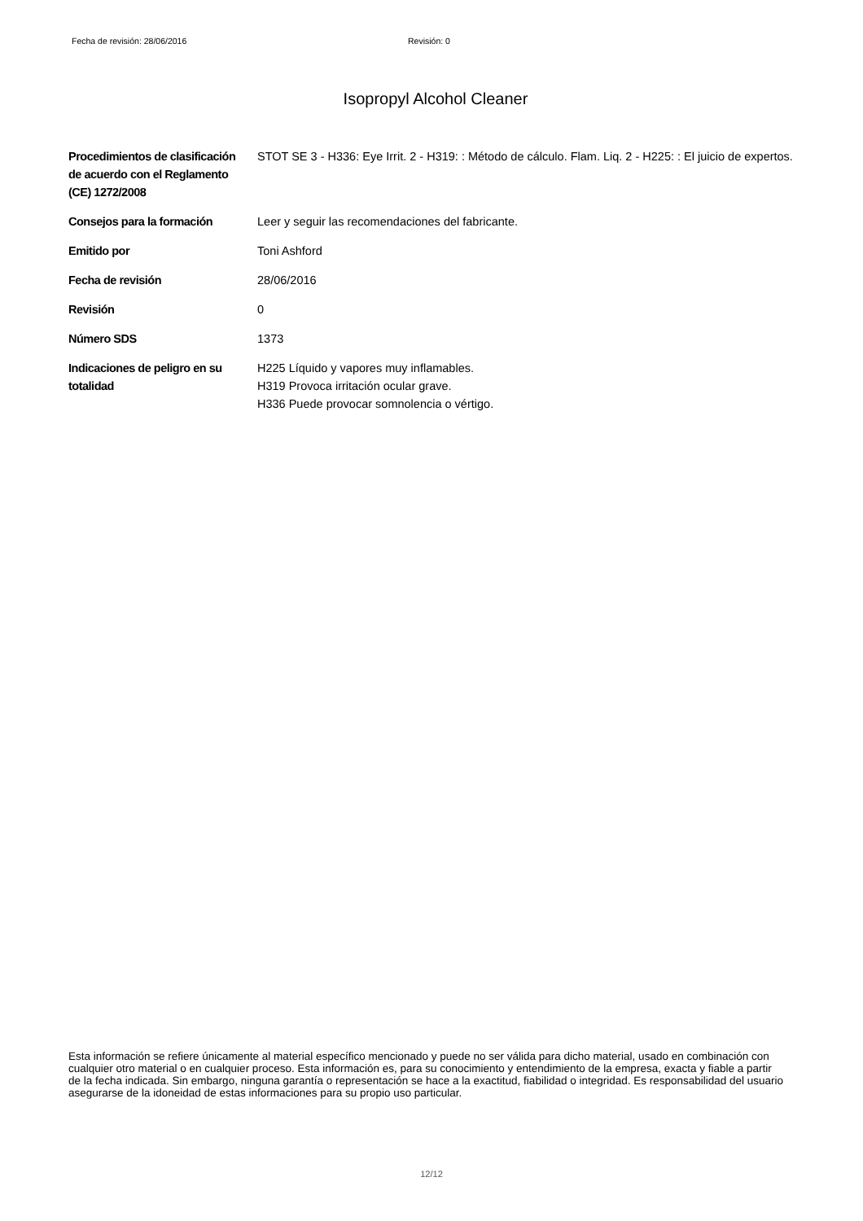Fecha de revisión: 28/06/2016 Revisión: 0
Isopropyl Alcohol Cleaner
| Procedimientos de clasificación de acuerdo con el Reglamento (CE) 1272/2008 | STOT SE 3 - H336: Eye Irrit. 2 - H319: : Método de cálculo. Flam. Liq. 2 - H225: : El juicio de expertos. |
| Consejos para la formación | Leer y seguir las recomendaciones del fabricante. |
| Emitido por | Toni Ashford |
| Fecha de revisión | 28/06/2016 |
| Revisión | 0 |
| Número SDS | 1373 |
| Indicaciones de peligro en su totalidad | H225 Líquido y vapores muy inflamables. H319 Provoca irritación ocular grave. H336 Puede provocar somnolencia o vértigo. |
Esta información se refiere únicamente al material específico mencionado y puede no ser válida para dicho material, usado en combinación con cualquier otro material o en cualquier proceso. Esta información es, para su conocimiento y entendimiento de la empresa, exacta y fiable a partir de la fecha indicada. Sin embargo, ninguna garantía o representación se hace a la exactitud, fiabilidad o integridad. Es responsabilidad del usuario asegurarse de la idoneidad de estas informaciones para su propio uso particular.
12/12